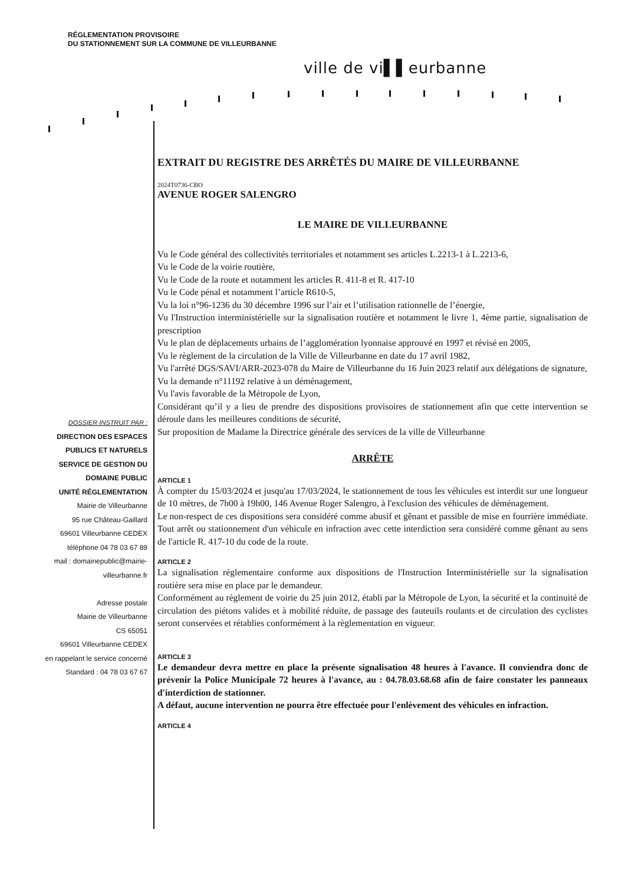RÉGLEMENTATION PROVISOIRE
DU STATIONNEMENT SUR LA COMMUNE DE VILLEURBANNE
ville de vi▌▌eurbanne
DOSSIER INSTRUIT PAR :
DIRECTION DES ESPACES
PUBLICS ET NATURELS
SERVICE DE GESTION DU
DOMAINE PUBLIC
UNITÉ RÉGLEMENTATION
Mairie de Villeurbanne
95 rue Château-Gaillard
69601 Villeurbanne CEDEX
téléphone 04 78 03 67 89
mail : domainepublic@mairie-
villeurbanne.fr
Adresse postale
Mairie de Villeurbanne
CS 65051
69601 Villeurbanne CEDEX
en rappelant le service concerné
Standard : 04 78 03 67 67
EXTRAIT DU REGISTRE DES ARRÊTÉS DU MAIRE DE VILLEURBANNE
2024T0736-CBO
AVENUE ROGER SALENGRO
LE MAIRE DE VILLEURBANNE
Vu le Code général des collectivités territoriales et notamment ses articles L.2213-1 à L.2213-6,
Vu le Code de la voirie routière,
Vu le Code de la route et notamment les articles R. 411-8 et R. 417-10
Vu le Code pénal et notamment l’article R610-5,
Vu la loi n°96-1236 du 30 décembre 1996 sur l’air et l’utilisation rationnelle de l’énergie,
Vu l'Instruction interministérielle sur la signalisation routière et notamment le livre 1, 4ème partie, signalisation de prescription
Vu le plan de déplacements urbains de l’agglomération lyonnaise approuvé en 1997 et révisé en 2005,
Vu le règlement de la circulation de la Ville de Villeurbanne en date du 17 avril 1982,
Vu l'arrêté DGS/SAVI/ARR-2023-078 du Maire de Villeurbanne du 16 Juin 2023 relatif aux délégations de signature,
Vu la demande n°11192 relative à un déménagement,
Vu l'avis favorable de la Métropole de Lyon,
Considérant qu’il y a lieu de prendre des dispositions provisoires de stationnement afin que cette intervention se déroule dans les meilleures conditions de sécurité,
Sur proposition de Madame la Directrice générale des services de la ville de Villeurbanne
ARRÊTE
ARTICLE 1
À compter du 15/03/2024 et jusqu'au 17/03/2024, le stationnement de tous les véhicules est interdit sur une longueur de 10 mètres, de 7h00 à 19h00, 146 Avenue Roger Salengro, à l'exclusion des véhicules de déménagement.
Le non-respect de ces dispositions sera considéré comme abusif et gênant et passible de mise en fourrière immédiate. Tout arrêt ou stationnement d'un véhicule en infraction avec cette interdiction sera considéré comme gênant au sens de l'article R. 417-10 du code de la route.
ARTICLE 2
La signalisation réglementaire conforme aux dispositions de l'Instruction Interministérielle sur la signalisation routière sera mise en place par le demandeur.
Conformément au règlement de voirie du 25 juin 2012, établi par la Métropole de Lyon, la sécurité et la continuité de circulation des piétons valides et à mobilité réduite, de passage des fauteuils roulants et de circulation des cyclistes seront conservées et rétablies conformément à la règlementation en vigueur.
ARTICLE 3
Le demandeur devra mettre en place la présente signalisation 48 heures à l'avance. Il conviendra donc de prévenir la Police Municipale 72 heures à l'avance, au : 04.78.03.68.68 afin de faire constater les panneaux d'interdiction de stationner.
A défaut, aucune intervention ne pourra être effectuée pour l'enlèvement des véhicules en infraction.
ARTICLE 4